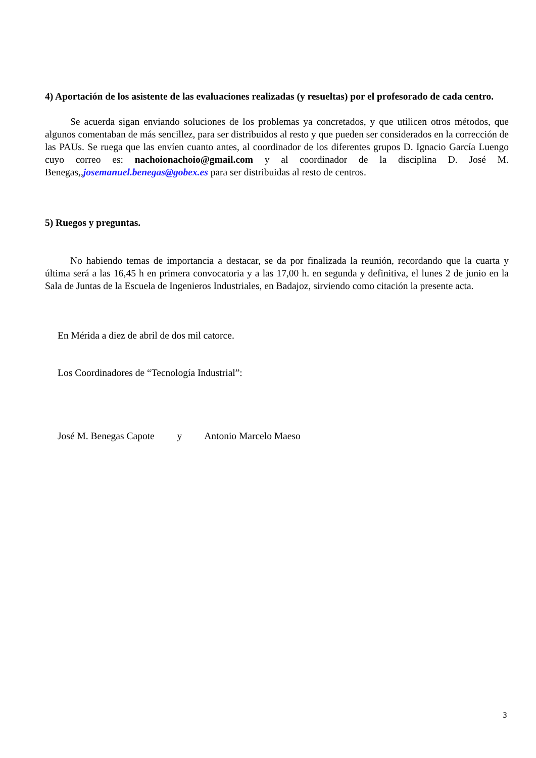4) Aportación de los asistente de las evaluaciones realizadas (y resueltas) por el profesorado de cada centro.
Se acuerda sigan enviando soluciones de los problemas ya concretados, y que utilicen otros métodos, que algunos comentaban de más sencillez, para ser distribuidos al resto y que pueden ser considerados en la corrección de las PAUs. Se ruega que las envíen cuanto antes, al coordinador de los diferentes grupos D. Ignacio García Luengo cuyo correo es: nachoionachoio@gmail.com y al coordinador de la disciplina D. José M. Benegas,,josemanuel.benegas@gobex.es para ser distribuidas al resto de centros.
5) Ruegos y preguntas.
No habiendo temas de importancia a destacar, se da por finalizada la reunión, recordando que la cuarta y última será a las 16,45 h en primera convocatoria y a las 17,00 h. en segunda y definitiva, el lunes 2 de junio en la Sala de Juntas de la Escuela de Ingenieros Industriales, en Badajoz, sirviendo como citación la presente acta.
En Mérida a diez de abril de dos mil catorce.
Los Coordinadores de “Tecnología Industrial”:
José M. Benegas Capote y Antonio Marcelo Maeso
3